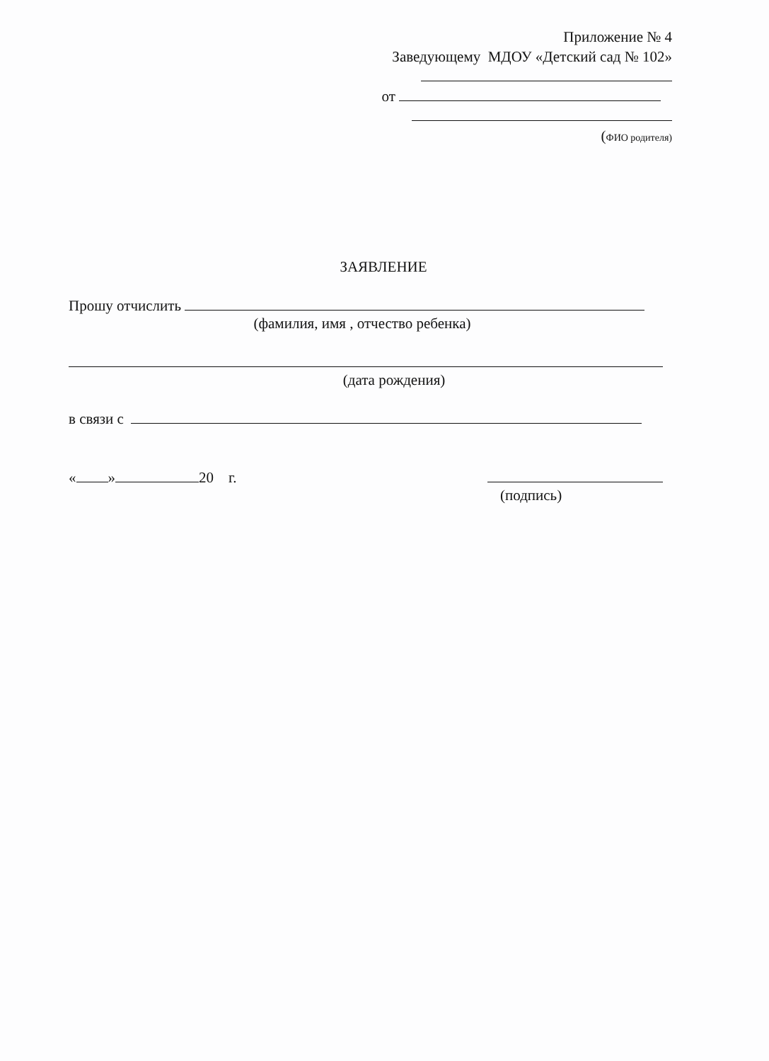Приложение № 4
Заведующему МДОУ «Детский сад № 102»
от
(ФИО родителя)
ЗАЯВЛЕНИЕ
Прошу отчислить
(фамилия, имя , отчество ребенка)
(дата рождения)
в связи с
« » 20 г.
(подпись)